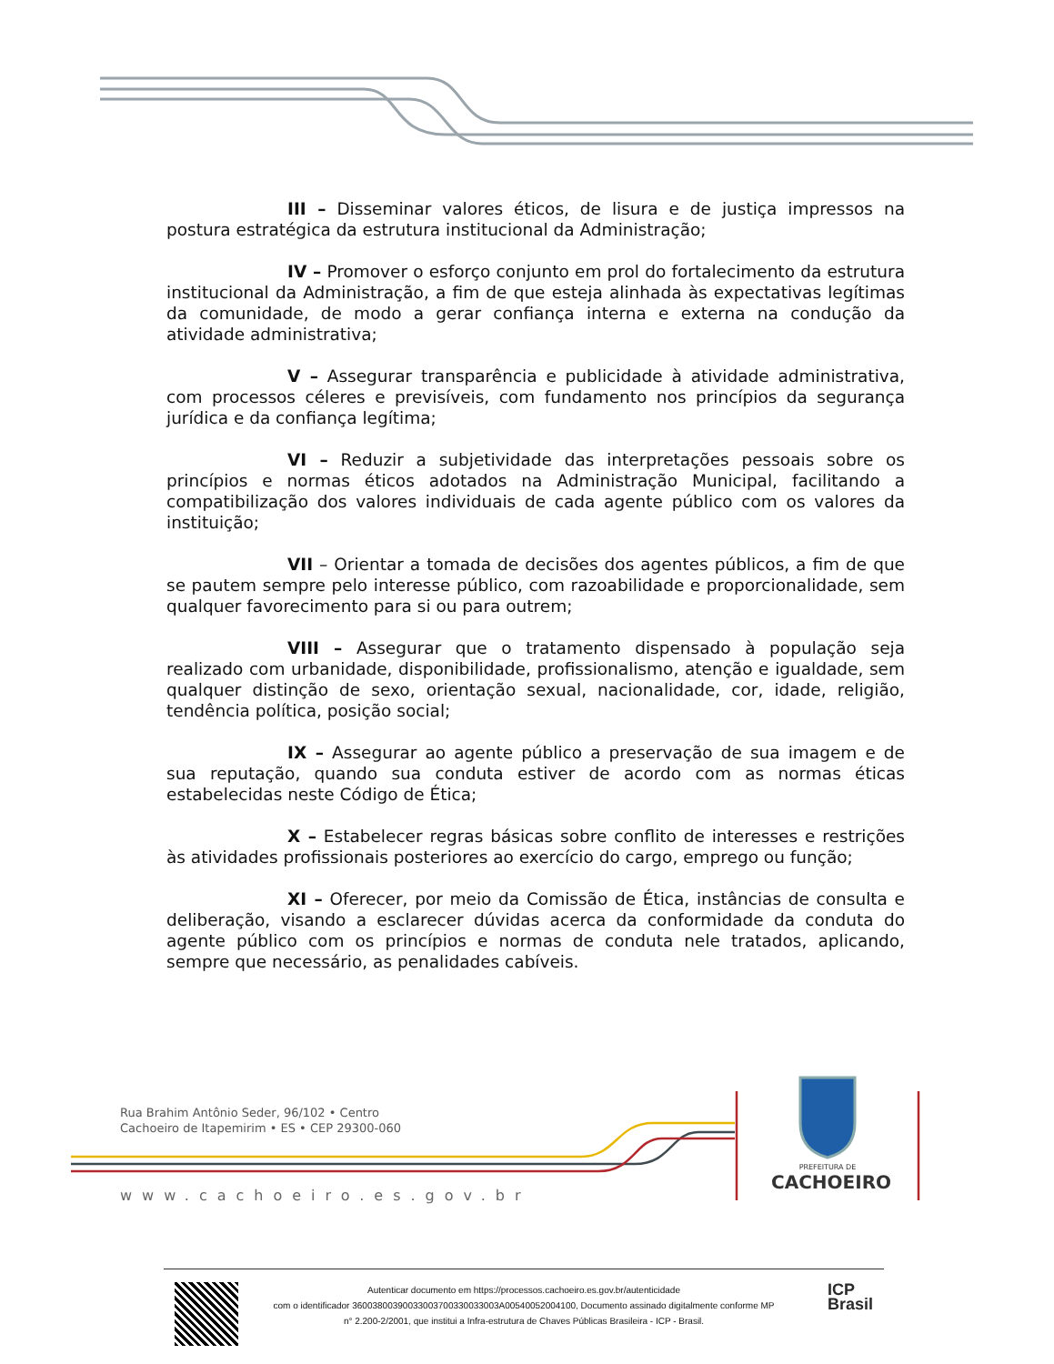III – Disseminar valores éticos, de lisura e de justiça impressos na postura estratégica da estrutura institucional da Administração;
IV – Promover o esforço conjunto em prol do fortalecimento da estrutura institucional da Administração, a fim de que esteja alinhada às expectativas legítimas da comunidade, de modo a gerar confiança interna e externa na condução da atividade administrativa;
V – Assegurar transparência e publicidade à atividade administrativa, com processos céleres e previsíveis, com fundamento nos princípios da segurança jurídica e da confiança legítima;
VI – Reduzir a subjetividade das interpretações pessoais sobre os princípios e normas éticos adotados na Administração Municipal, facilitando a compatibilização dos valores individuais de cada agente público com os valores da instituição;
VII – Orientar a tomada de decisões dos agentes públicos, a fim de que se pautem sempre pelo interesse público, com razoabilidade e proporcionalidade, sem qualquer favorecimento para si ou para outrem;
VIII – Assegurar que o tratamento dispensado à população seja realizado com urbanidade, disponibilidade, profissionalismo, atenção e igualdade, sem qualquer distinção de sexo, orientação sexual, nacionalidade, cor, idade, religião, tendência política, posição social;
IX – Assegurar ao agente público a preservação de sua imagem e de sua reputação, quando sua conduta estiver de acordo com as normas éticas estabelecidas neste Código de Ética;
X – Estabelecer regras básicas sobre conflito de interesses e restrições às atividades profissionais posteriores ao exercício do cargo, emprego ou função;
XI – Oferecer, por meio da Comissão de Ética, instâncias de consulta e deliberação, visando a esclarecer dúvidas acerca da conformidade da conduta do agente público com os princípios e normas de conduta nele tratados, aplicando, sempre que necessário, as penalidades cabíveis.
Rua Brahim Antônio Seder, 96/102 • Centro
Cachoeiro de Itapemirim • ES • CEP 29300-060
www.cachoeiro.es.gov.br
PREFEITURA DE
CACHOEIRO
Autenticar documento em https://processos.cachoeiro.es.gov.br/autenticidade
com o identificador 36003800390033003700330033003A00540052004100, Documento assinado digitalmente conforme MP
n° 2.200-2/2001, que institui a Infra-estrutura de Chaves Públicas Brasileira - ICP - Brasil.
ICP
Brasil